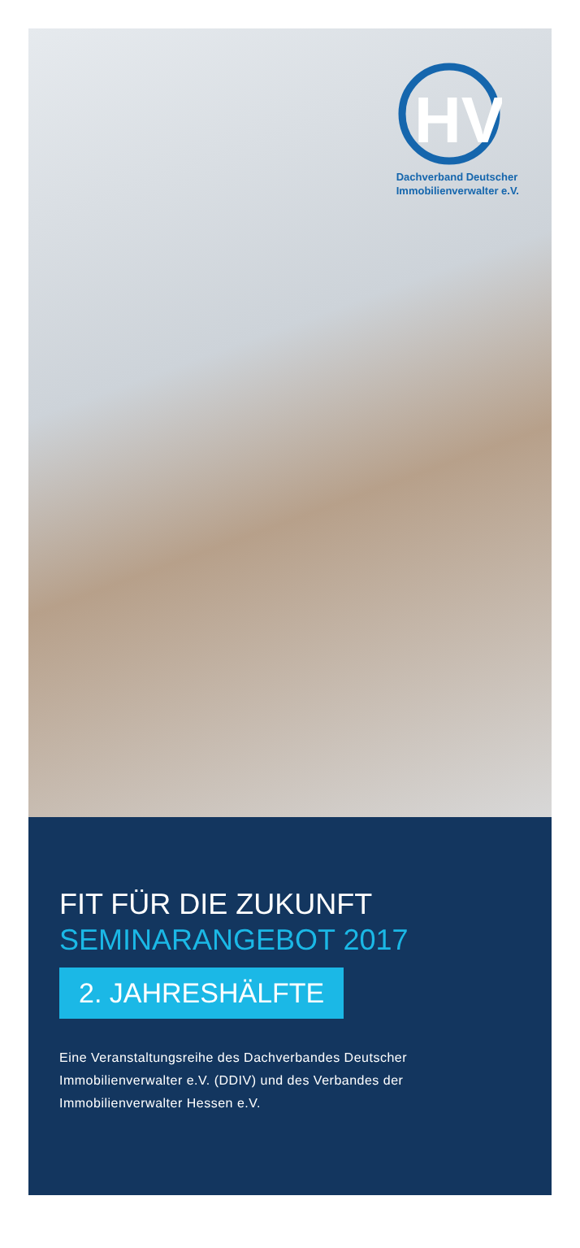HV
Dachverband Deutscher
Immobilienverwalter e.V.
FIT FÜR DIE ZUKUNFT
SEMINARANGEBOT 2017
2. JAHRESHÄLFTE
Eine Veranstaltungsreihe des Dachverbandes Deutscher Immobilienverwalter e.V. (DDIV) und des Verbandes der Immobilienverwalter Hessen e.V.